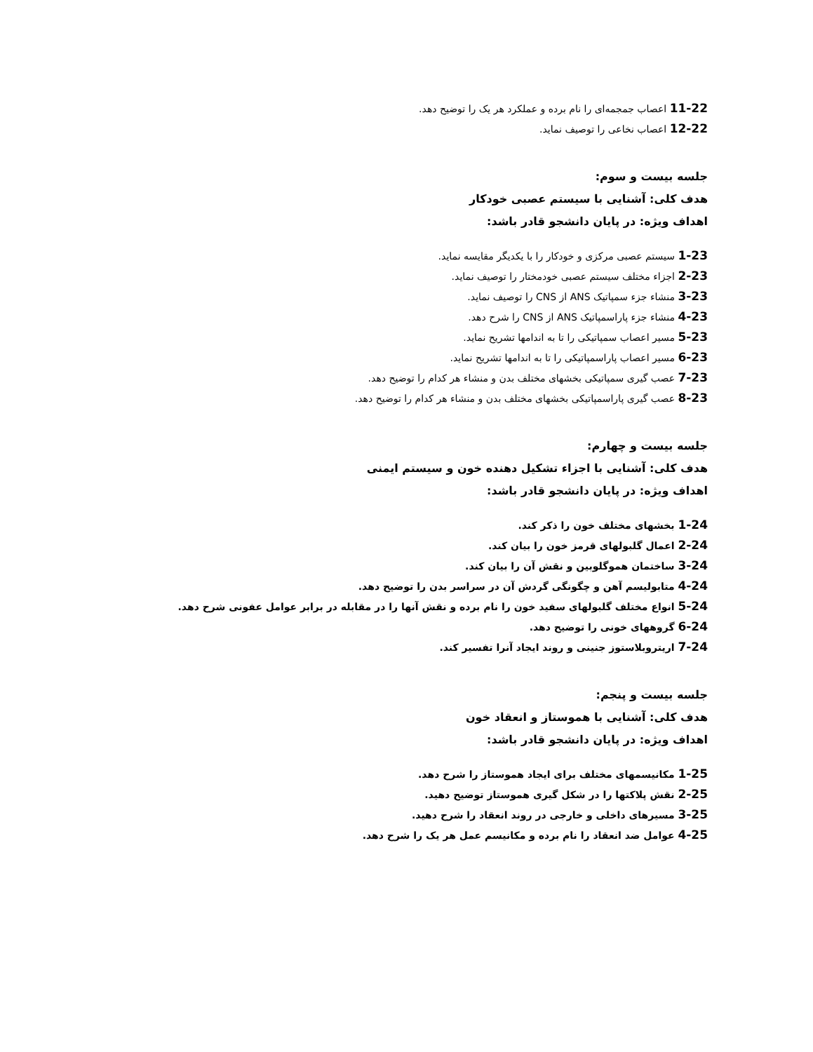11-22 اعصاب جمجمه‌ای را نام برده و عملکرد هر یک را توضیح دهد.
12-22 اعصاب نخاعی را توصیف نماید.
جلسه بیست و سوم:
هدف کلی: آشنایی با سیستم عصبی خودکار
اهداف ویژه: در پایان دانشجو قادر باشد:
1-23 سیستم عصبی مرکزی و خودکار را با یکدیگر مقایسه نماید.
2-23 اجزاء مختلف سیستم عصبی خودمختار را توصیف نماید.
3-23 منشاء جزء سمپاتیک ANS از CNS را توصیف نماید.
4-23 منشاء جزء پاراسمپاتیک ANS از CNS را شرح دهد.
5-23 مسیر اعصاب سمپاتیکی را تا به اندامها تشریح نماید.
6-23 مسیر اعصاب پاراسمپاتیکی را تا به اندامها تشریح نماید.
7-23 عصب گیری سمپاتیکی بخشهای مختلف بدن و منشاء هر کدام را توضیح دهد.
8-23 عصب گیری پاراسمپاتیکی بخشهای مختلف بدن و منشاء هر کدام را توضیح دهد.
جلسه بیست و چهارم:
هدف کلی: آشنایی با اجزاء تشکیل دهنده خون و سیستم ایمنی
اهداف ویژه: در پایان دانشجو قادر باشد:
1-24 بخشهای مختلف خون را ذکر کند.
2-24 اعمال گلبولهای قرمز خون را بیان کند.
3-24 ساختمان هموگلوبین و نقش آن را بیان کند.
4-24 متابولیسم آهن و چگونگی گردش آن در سراسر بدن را توضیح دهد.
5-24 انواع مختلف گلبولهای سفید خون را نام برده و نقش آنها را در مقابله در برابر عوامل عفونی شرح دهد.
6-24 گروههای خونی را توضیح دهد.
7-24 اریتروبلاستوز جنینی و روند ایجاد آنرا تفسیر کند.
جلسه بیست و پنجم:
هدف کلی: آشنایی با هموستاز و انعقاد خون
اهداف ویژه: در پایان دانشجو قادر باشد:
1-25 مکانیسمهای مختلف برای ایجاد هموستاز را شرح دهد.
2-25 نقش پلاکتها را در شکل گیری هموستاز توضیح دهید.
3-25 مسیرهای داخلی و خارجی در روند انعقاد را شرح دهید.
4-25 عوامل ضد انعقاد را نام برده و مکانیسم عمل هر یک را شرح دهد.